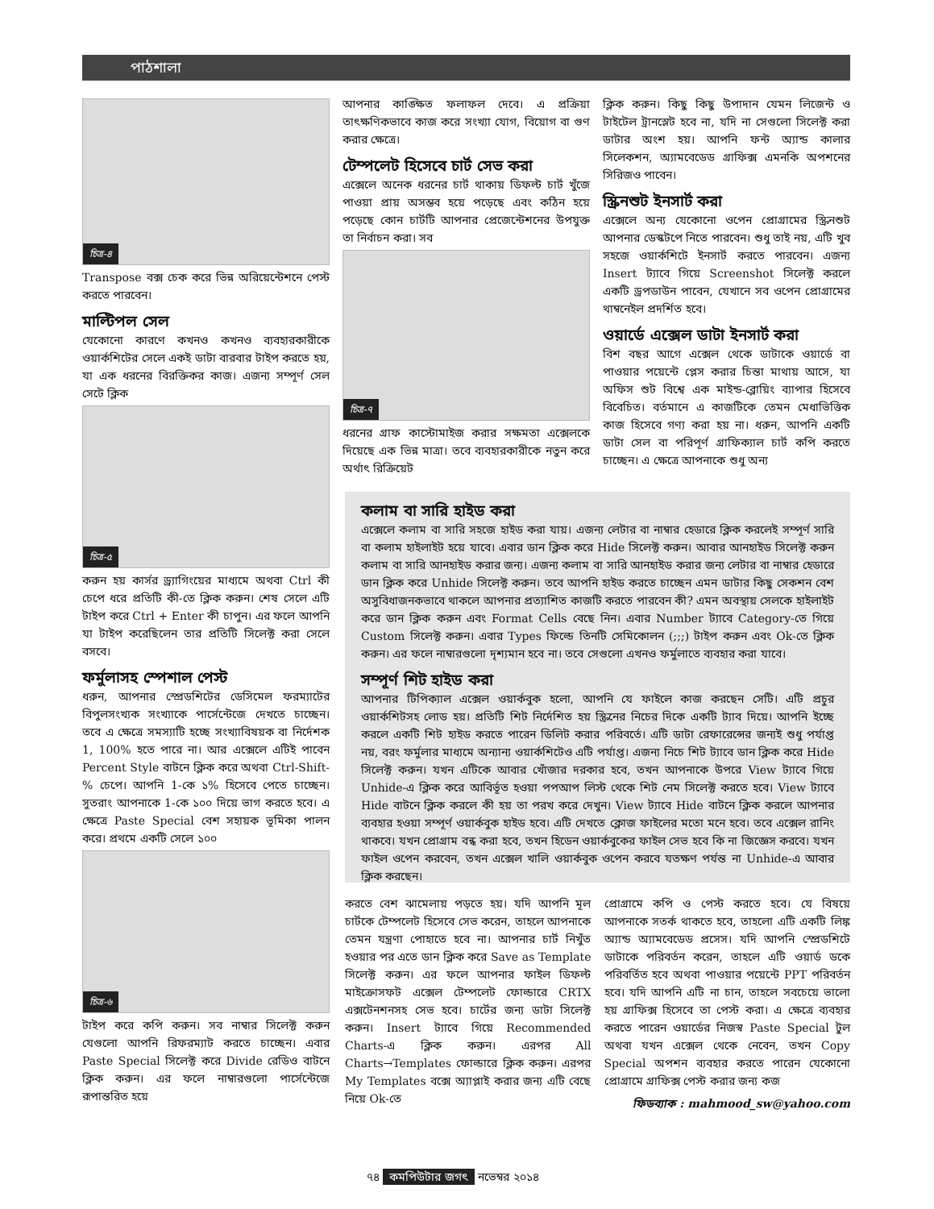পাঠশালা
চিত্র-৪
Transpose বক্স চেক করে ভিন্ন অরিয়েন্টেশনে পেস্ট করতে পারবেন।
মাল্টিপল সেল
যেকোনো কারণে কখনও কখনও ব্যবহারকারীকে ওয়ার্কশিটের সেলে একই ডাটা বারবার টাইপ করতে হয়, যা এক ধরনের বিরক্তিকর কাজ। এজন্য সম্পূর্ণ সেল সেটে ক্লিক
চিত্র-৫
করুন হয় কার্সর ড্র্যাগিংয়ের মাধ্যমে অথবা Ctrl কী চেপে ধরে প্রতিটি কী-তে ক্লিক করুন। শেষ সেলে এটি টাইপ করে Ctrl + Enter কী চাপুন। এর ফলে আপনি যা টাইপ করেছিলেন তার প্রতিটি সিলেক্ট করা সেলে বসবে।
ফর্মুলাসহ স্পেশাল পেস্ট
ধরুন, আপনার স্প্রেডশিটের ডেসিমেল ফরম্যাটের বিপুলসংখ্যক সংখ্যাকে পার্সেন্টেজে দেখতে চাচ্ছেন। তবে এ ক্ষেত্রে সমস্যাটি হচ্ছে সংখ্যাবিষয়ক বা নির্দেশক 1, 100% হতে পারে না। আর এক্সেলে এটিই পাবেন Percent Style বাটনে ক্লিক করে অথবা Ctrl-Shift-% চেপে। আপনি 1-কে ১% হিসেবে পেতে চাচ্ছেন। সুতরাং আপনাকে 1-কে ১০০ দিয়ে ভাগ করতে হবে। এ ক্ষেত্রে Paste Special বেশ সহায়ক ভূমিকা পালন করে। প্রথমে একটি সেলে ১০০
চিত্র-৬
টাইপ করে কপি করুন। সব নাম্বার সিলেক্ট করুন যেগুলো আপনি রিফরম্যাট করতে চাচ্ছেন। এবার Paste Special সিলেক্ট করে Divide রেডিও বাটনে ক্লিক করুন। এর ফলে নাম্বারগুলো পার্সেন্টেজে রূপান্তরিত হয়ে
আপনার কাঙ্ক্ষিত ফলাফল দেবে। এ প্রক্রিয়া তাৎক্ষণিকভাবে কাজ করে সংখ্যা যোগ, বিয়োগ বা গুণ করার ক্ষেত্রে।
টেম্পলেট হিসেবে চার্ট সেভ করা
এক্সেলে অনেক ধরনের চার্ট থাকায় ডিফল্ট চার্ট খুঁজে পাওয়া প্রায় অসম্ভব হয়ে পড়েছে এবং কঠিন হয়ে পড়েছে কোন চার্টটি আপনার প্রেজেন্টেশনের উপযুক্ত তা নির্বাচন করা। সব
চিত্র-৭
ধরনের গ্রাফ কাস্টোমাইজ করার সক্ষমতা এক্সেলকে দিয়েছে এক ভিন্ন মাত্রা। তবে ব্যবহারকারীকে নতুন করে অর্থাৎ রিক্রিয়েট
ক্লিক করুন। কিছু কিছু উপাদান যেমন লিজেন্ট ও টাইটেল ট্রানস্লেট হবে না, যদি না সেগুলো সিলেক্ট করা ডাটার অংশ হয়। আপনি ফন্ট অ্যান্ড কালার সিলেকশন, অ্যামবেডেড গ্রাফিক্স এমনকি অপশনের সিরিজও পাবেন।
স্ক্রিনশুট ইনসার্ট করা
এক্সেলে অন্য যেকোনো ওপেন প্রোগ্রামের স্ক্রিনশুট আপনার ডেস্কটপে নিতে পারবেন। শুধু তাই নয়, এটি খুব সহজে ওয়ার্কশিটে ইনসার্ট করতে পারবেন। এজন্য Insert ট্যাবে গিয়ে Screenshot সিলেক্ট করলে একটি ড্রপডাউন পাবেন, যেখানে সব ওপেন প্রোগ্রামের থাম্বনেইল প্রদর্শিত হবে।
ওয়ার্ডে এক্সেল ডাটা ইনসার্ট করা
বিশ বছর আগে এক্সেল থেকে ডাটাকে ওয়ার্ডে বা পাওয়ার পয়েন্টে প্লেস করার চিন্তা মাথায় আসে, যা অফিস শুট বিশ্বে এক মাইন্ড-ব্লোয়িং ব্যাপার হিসেবে বিবেচিত। বর্তমানে এ কাজটিকে তেমন মেধাভিত্তিক কাজ হিসেবে গণ্য করা হয় না। ধরুন, আপনি একটি ডাটা সেল বা পরিপূর্ণ গ্রাফিক্যাল চার্ট কপি করতে চাচ্ছেন। এ ক্ষেত্রে আপনাকে শুধু অন্য
কলাম বা সারি হাইড করা
এক্সেলে কলাম বা সারি সহজে হাইড করা যায়। এজন্য লেটার বা নাম্বার হেডারে ক্লিক করলেই সম্পূর্ণ সারি বা কলাম হাইলাইট হয়ে যাবে। এবার ডান ক্লিক করে Hide সিলেক্ট করুন। আবার আনহাইড সিলেক্ট করুন কলাম বা সারি আনহাইড করার জন্য। এজন্য কলাম বা সারি আনহাইড করার জন্য লেটার বা নাম্বার হেডারে ডান ক্লিক করে Unhide সিলেক্ট করুন। তবে আপনি হাইড করতে চাচ্ছেন এমন ডাটার কিছু সেকশন বেশ অসুবিধাজনকভাবে থাকলে আপনার প্রত্যাশিত কাজটি করতে পারবেন কী? এমন অবস্থায় সেলকে হাইলাইট করে ডান ক্লিক করুন এবং Format Cells বেছে নিন। এবার Number ট্যাবে Category-তে গিয়ে Custom সিলেক্ট করুন। এবার Types ফিল্ডে তিনটি সেমিকোলন (;;;) টাইপ করুন এবং Ok-তে ক্লিক করুন। এর ফলে নাম্বারগুলো দৃশ্যমান হবে না। তবে সেগুলো এখনও ফর্মুলাতে ব্যবহার করা যাবে।
সম্পূর্ণ শিট হাইড করা
আপনার টিপিক্যাল এক্সেল ওয়ার্কবুক হলো, আপনি যে ফাইলে কাজ করছেন সেটি। এটি প্রচুর ওয়ার্কশিটসহ লোড হয়। প্রতিটি শিট নির্দেশিত হয় স্ক্রিনের নিচের দিকে একটি ট্যাব দিয়ে। আপনি ইচ্ছে করলে একটি শিট হাইড করতে পারেন ডিলিট করার পরিবর্তে। এটি ডাটা রেফারেন্সের জন্যই শুধু পর্যাপ্ত নয়, বরং ফর্মুলার মাধ্যমে অন্যান্য ওয়ার্কশিটেও এটি পর্যাপ্ত। এজন্য নিচে শিট ট্যাবে ডান ক্লিক করে Hide সিলেক্ট করুন। যখন এটিকে আবার খোঁজার দরকার হবে, তখন আপনাকে উপরে View ট্যাবে গিয়ে Unhide-এ ক্লিক করে আবির্ভূত হওয়া পপআপ লিস্ট থেকে শিট নেম সিলেক্ট করতে হবে। View ট্যাবে Hide বাটনে ক্লিক করলে কী হয় তা পরখ করে দেখুন। View ট্যাবে Hide বাটনে ক্লিক করলে আপনার ব্যবহার হওয়া সম্পূর্ণ ওয়ার্কবুক হাইড হবে। এটি দেখতে ক্লোজ ফাইলের মতো মনে হবে। তবে এক্সেল রানিং থাকবে। যখন প্রোগ্রাম বন্ধ করা হবে, তখন হিডেন ওয়ার্কবুকের ফাইল সেভ হবে কি না জিজ্ঞেস করবে। যখন ফাইল ওপেন করবেন, তখন এক্সেল খালি ওয়ার্কবুক ওপেন করবে যতক্ষণ পর্যন্ত না Unhide-এ আবার ক্লিক করছেন।
করতে বেশ ঝামেলায় পড়তে হয়। যদি আপনি মূল চার্টকে টেম্পলেট হিসেবে সেভ করেন, তাহলে আপনাকে তেমন যন্ত্রণা পোহাতে হবে না। আপনার চার্ট নিখুঁত হওয়ার পর এতে ডান ক্লিক করে Save as Template সিলেক্ট করুন। এর ফলে আপনার ফাইল ডিফল্ট মাইক্রোসফট এক্সেল টেম্পলেট ফোল্ডারে CRTX এক্সটেনশনসহ সেভ হবে। চার্টের জন্য ডাটা সিলেক্ট করুন। Insert ট্যাবে গিয়ে Recommended Charts-এ ক্লিক করুন। এরপর All Charts→Templates ফোল্ডারে ক্লিক করুন। এরপর My Templates বক্সে অ্যাপ্লাই করার জন্য এটি বেছে নিয়ে Ok-তে
প্রোগ্রামে কপি ও পেস্ট করতে হবে। যে বিষয়ে আপনাকে সতর্ক থাকতে হবে, তাহলো এটি একটি লিঙ্ক অ্যান্ড অ্যামবেডেড প্রসেস। যদি আপনি স্প্রেডশিটে ডাটাকে পরিবর্তন করেন, তাহলে এটি ওয়ার্ড ডকে পরিবর্তিত হবে অথবা পাওয়ার পয়েন্টে PPT পরিবর্তন হবে। যদি আপনি এটি না চান, তাহলে সবচেয়ে ভালো হয় গ্রাফিক্স হিসেবে তা পেস্ট করা। এ ক্ষেত্রে ব্যবহার করতে পারেন ওয়ার্ডের নিজস্ব Paste Special টুল অথবা যখন এক্সেল থেকে নেবেন, তখন Copy Special অপশন ব্যবহার করতে পারেন যেকোনো প্রোগ্রামে গ্রাফিক্স পেস্ট করার জন্য কজ
ফিডব্যাক : mahmood_sw@yahoo.com
৭৪ কমপিউটার জগৎ নভেম্বর ২০১৪